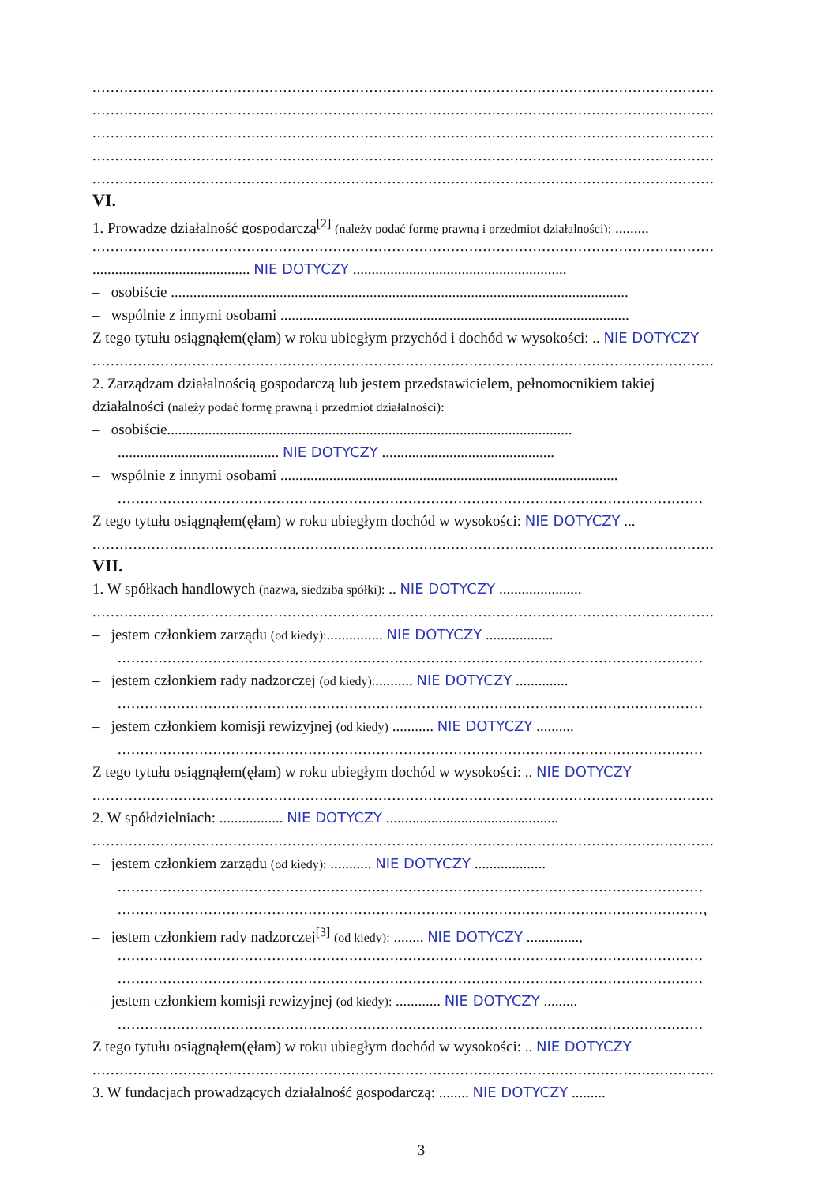.........................................................................................................................................
.........................................................................................................................................
.........................................................................................................................................
.........................................................................................................................................
.........................................................................................................................................
VI.
1. Prowadzę działalność gospodarczą<sup>[2]</sup> (należy podać formę prawną i przedmiot działalności): .........
.........................................................................................................................................
.......................................... NIE DOTYCZY .........................................................
– osobiście ..........................................................................................................................
– wspólnie z innymi osobami .............................................................................................
Z tego tytułu osiągnąłem(ęłam) w roku ubiegłym przychód i dochód w wysokości: .. NIE DOTYCZY
.........................................................................................................................................
2. Zarządzam działalnością gospodarczą lub jestem przedstawicielem, pełnomocnikiem takiej
działalności (należy podać formę prawną i przedmiot działalności):
– osobiście............................................................................................................
........................................... NIE DOTYCZY ..............................................
– wspólnie z innymi osobami ..........................................................................................
.................................................................................................................................
Z tego tytułu osiągnąłem(ęłam) w roku ubiegłym dochód w wysokości: NIE DOTYCZY ...
.........................................................................................................................................
VII.
1. W spółkach handlowych (nazwa, siedziba spółki): .. NIE DOTYCZY ......................
.........................................................................................................................................
– jestem członkiem zarządu (od kiedy):............... NIE DOTYCZY ..................
.................................................................................................................................
– jestem członkiem rady nadzorczej (od kiedy):.......... NIE DOTYCZY ..............
.................................................................................................................................
– jestem członkiem komisji rewizyjnej (od kiedy) ........... NIE DOTYCZY ..........
.................................................................................................................................
Z tego tytułu osiągnąłem(ęłam) w roku ubiegłym dochód w wysokości: .. NIE DOTYCZY
.........................................................................................................................................
2. W spółdzielniach: ................. NIE DOTYCZY ..............................................
.........................................................................................................................................
– jestem członkiem zarządu (od kiedy): ........... NIE DOTYCZY ...................
.................................................................................................................................
.................................................................................................................................,
– jestem członkiem rady nadzorczej<sup>[3]</sup> (od kiedy): ........ NIE DOTYCZY ..............,
.................................................................................................................................
.................................................................................................................................
– jestem członkiem komisji rewizyjnej (od kiedy): ............ NIE DOTYCZY .........
.................................................................................................................................
Z tego tytułu osiągnąłem(ęłam) w roku ubiegłym dochód w wysokości: .. NIE DOTYCZY
.........................................................................................................................................
3. W fundacjach prowadzących działalność gospodarczą: ........ NIE DOTYCZY .........
3